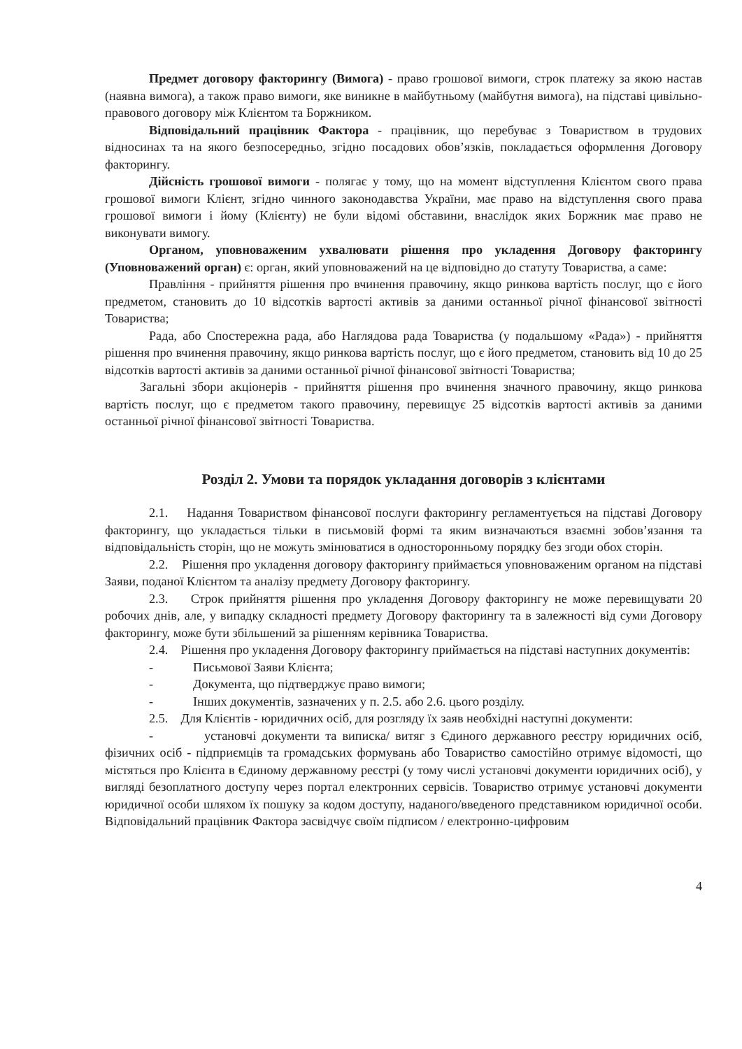Предмет договору факторингу (Вимога) - право грошової вимоги, строк платежу за якою настав (наявна вимога), а також право вимоги, яке виникне в майбутньому (майбутня вимога), на підставі цивільно-правового договору між Клієнтом та Боржником.
Відповідальний працівник Фактора - працівник, що перебуває з Товариством в трудових відносинах та на якого безпосередньо, згідно посадових обов’язків, покладається оформлення Договору факторингу.
Дійсність грошової вимоги - полягає у тому, що на момент відступлення Клієнтом свого права грошової вимоги Клієнт, згідно чинного законодавства України, має право на відступлення свого права грошової вимоги і йому (Клієнту) не були відомі обставини, внаслідок яких Боржник має право не виконувати вимогу.
Органом, уповноваженим ухвалювати рішення про укладення Договору факторингу (Уповноважений орган) є: орган, який уповноважений на це відповідно до статуту Товариства, а саме:
Правління - прийняття рішення про вчинення правочину, якщо ринкова вартість послуг, що є його предметом, становить до 10 відсотків вартості активів за даними останньої річної фінансової звітності Товариства;
Рада, або Спостережна рада, або Наглядова рада Товариства (у подальшому «Рада») - прийняття рішення про вчинення правочину, якщо ринкова вартість послуг, що є його предметом, становить від 10 до 25 відсотків вартості активів за даними останньої річної фінансової звітності Товариства;
Загальні збори акціонерів - прийняття рішення про вчинення значного правочину, якщо ринкова вартість послуг, що є предметом такого правочину, перевищує 25 відсотків вартості активів за даними останньої річної фінансової звітності Товариства.
Розділ 2. Умови та порядок укладання договорів з клієнтами
2.1. Надання Товариством фінансової послуги факторингу регламентується на підставі Договору факторингу, що укладається тільки в письмовій формі та яким визначаються взаємні зобов’язання та відповідальність сторін, що не можуть змінюватися в односторонньому порядку без згоди обох сторін.
2.2. Рішення про укладення договору факторингу приймається уповноваженим органом на підставі Заяви, поданої Клієнтом та аналізу предмету Договору факторингу.
2.3. Строк прийняття рішення про укладення Договору факторингу не може перевищувати 20 робочих днів, але, у випадку складності предмету Договору факторингу та в залежності від суми Договору факторингу, може бути збільшений за рішенням керівника Товариства.
2.4. Рішення про укладення Договору факторингу приймається на підставі наступних документів:
- Письмової Заяви Клієнта;
- Документа, що підтверджує право вимоги;
- Інших документів, зазначених у п. 2.5. або 2.6. цього розділу.
2.5. Для Клієнтів - юридичних осіб, для розгляду їх заяв необхідні наступні документи:
- установчі документи та виписка/ витяг з Єдиного державного реєстру юридичних осіб, фізичних осіб - підприємців та громадських формувань або Товариство самостійно отримує відомості, що містяться про Клієнта в Єдиному державному реєстрі (у тому числі установчі документи юридичних осіб), у вигляді безоплатного доступу через портал електронних сервісів. Товариство отримує установчі документи юридичної особи шляхом їх пошуку за кодом доступу, наданого/введеного представником юридичної особи. Відповідальний працівник Фактора засвідчує своїм підписом / електронно-цифровим
4